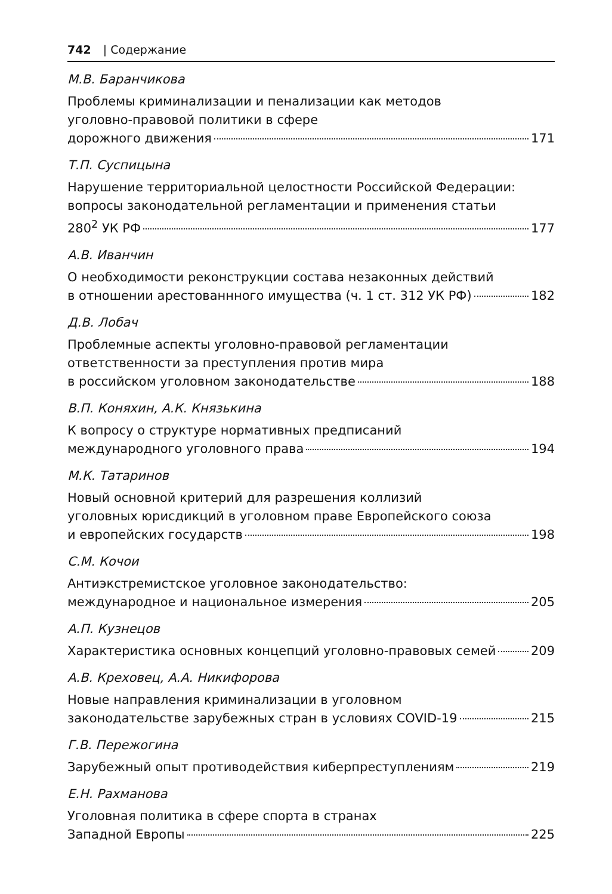742 | Содержание
М.В. Баранчикова
Проблемы криминализации и пенализации как методов
уголовно-правовой политики в сфере
дорожного движения 171
Т.П. Суспицына
Нарушение территориальной целостности Российской Федерации:
вопросы законодательной регламентации и применения статьи
280<sup>2</sup> УК РФ 177
А.В. Иванчин
О необходимости реконструкции состава незаконных действий
в отношении арестованнного имущества (ч. 1 ст. 312 УК РФ) 182
Д.В. Лобач
Проблемные аспекты уголовно-правовой регламентации
ответственности за преступления против мира
в российском уголовном законодательстве 188
В.П. Коняхин, А.К. Князькина
К вопросу о структуре нормативных предписаний
международного уголовного права 194
М.К. Татаринов
Новый основной критерий для разрешения коллизий
уголовных юрисдикций в уголовном праве Европейского союза
и европейских государств 198
С.М. Кочои
Антиэкстремистское уголовное законодательство:
международное и национальное измерения 205
А.П. Кузнецов
Характеристика основных концепций уголовно-правовых семей 209
А.В. Креховец, А.А. Никифорова
Новые направления криминализации в уголовном
законодательстве зарубежных стран в условиях COVID-19 215
Г.В. Пережогина
Зарубежный опыт противодействия киберпреступлениям 219
Е.Н. Рахманова
Уголовная политика в сфере спорта в странах
Западной Европы 225